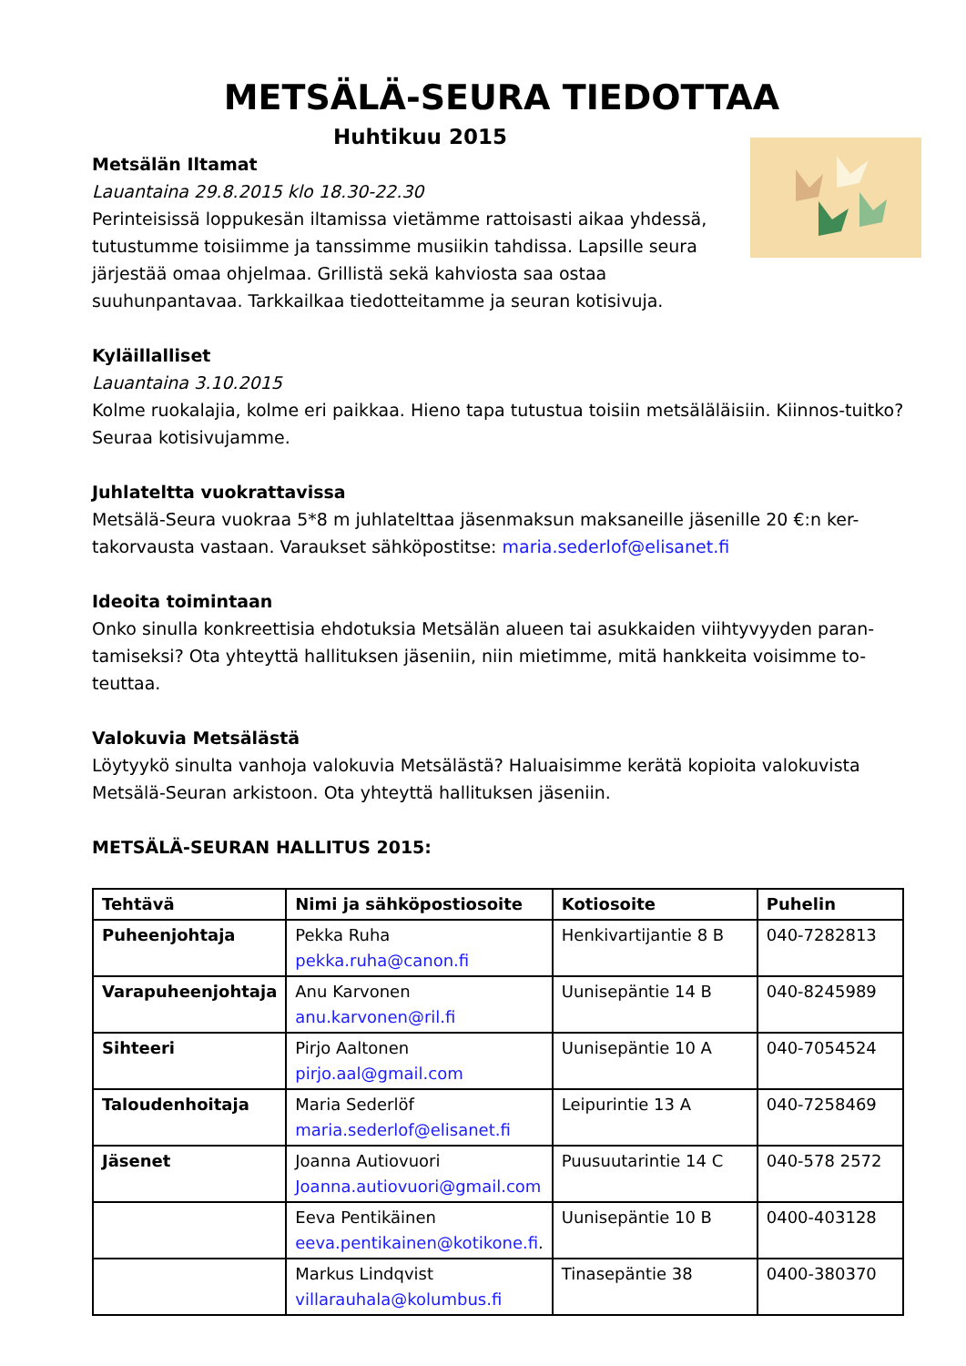METSÄLÄ-SEURA TIEDOTTAA
Huhtikuu 2015
Metsälän Iltamat
Lauantaina 29.8.2015 klo 18.30-22.30
Perinteisissä loppukesän iltamissa vietämme rattoisasti aikaa yhdessä, tutustumme toisiimme ja tanssimme musiikin tahdissa. Lapsille seura järjestää omaa ohjelmaa. Grillistä sekä kahviosta saa ostaa suuhunpantavaa. Tarkkailkaa tiedotteitamme ja seuran kotisivuja.
Kyläillalliset
Lauantaina 3.10.2015
Kolme ruokalajia, kolme eri paikkaa. Hieno tapa tutustua toisiin metsäläläisiin. Kiinnos-tuitko? Seuraa kotisivujamme.
Juhlateltta vuokrattavissa
Metsälä-Seura vuokraa 5*8 m juhlatelttaa jäsenmaksun maksaneille jäsenille 20 €:n ker-takorvausta vastaan. Varaukset sähköpostitse: maria.sederlof@elisanet.fi
Ideoita toimintaan
Onko sinulla konkreettisia ehdotuksia Metsälän alueen tai asukkaiden viihtyvyyden paran-tamiseksi? Ota yhteyttä hallituksen jäseniin, niin mietimme, mitä hankkeita voisimme to-teuttaa.
Valokuvia Metsälästä
Löytyykö sinulta vanhoja valokuvia Metsälästä? Haluaisimme kerätä kopioita valokuvista Metsälä-Seuran arkistoon. Ota yhteyttä hallituksen jäseniin.
METSÄLÄ-SEURAN HALLITUS 2015:
| Tehtävä | Nimi ja sähköpostiosoite | Kotiosoite | Puhelin |
| --- | --- | --- | --- |
| Puheenjohtaja | Pekka Ruha pekka.ruha@canon.fi | Henkivartijantie 8 B | 040-7282813 |
| Varapuheenjohtaja | Anu Karvonen anu.karvonen@ril.fi | Uunisepäntie 14 B | 040-8245989 |
| Sihteeri | Pirjo Aaltonen pirjo.aal@gmail.com | Uunisepäntie 10 A | 040-7054524 |
| Taloudenhoitaja | Maria Sederlöf maria.sederlof@elisanet.fi | Leipurintie 13 A | 040-7258469 |
| Jäsenet | Joanna Autiovuori Joanna.autiovuori@gmail.com | Puusuutarintie 14 C | 040-578 2572 |
| | Eeva Pentikäinen eeva.pentikainen@kotikone.fi . | Uunisepäntie 10 B | 0400-403128 |
| | Markus Lindqvist villarauhala@kolumbus.fi | Tinasepäntie 38 | 0400-380370 |